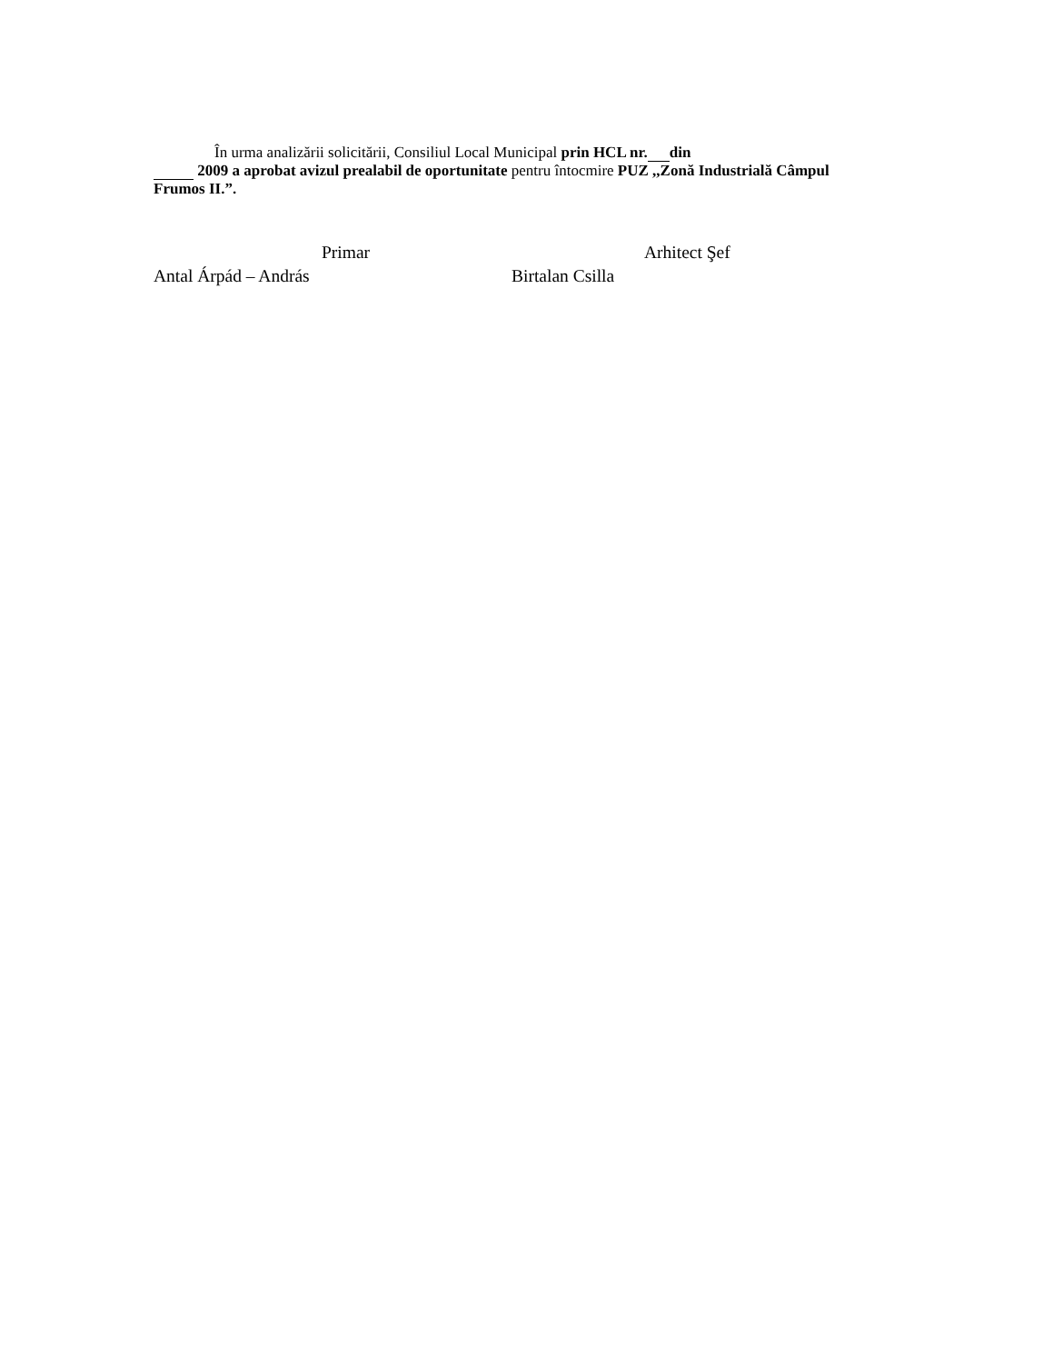În urma analizării solicitării, Consiliul Local Municipal prin HCL nr. din
2009 a aprobat avizul prealabil de oportunitate pentru întocmire PUZ ,,Zonă Industrială Câmpul Frumos II.”.
Primar Arhitect Şef
Antal Árpád – András Birtalan Csilla